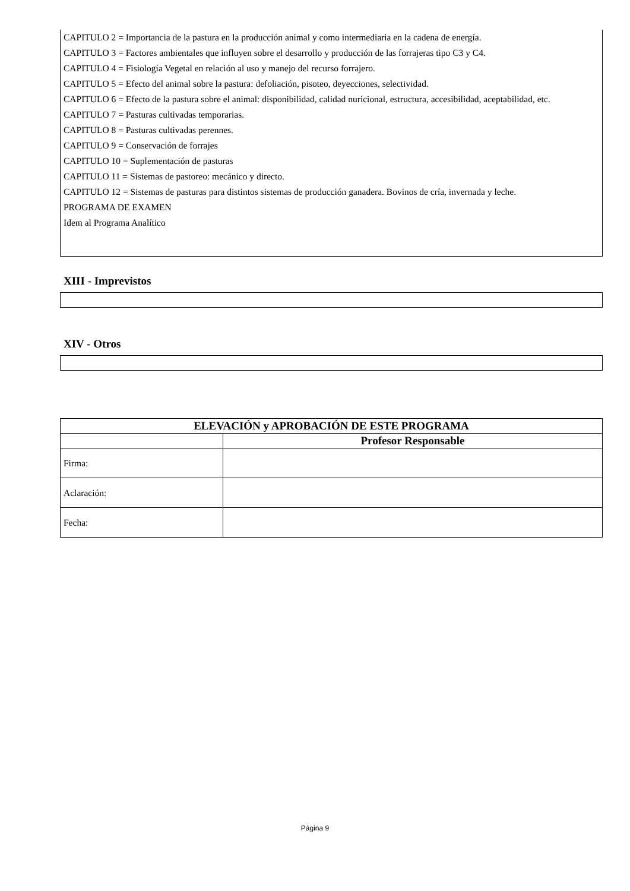CAPITULO 2 = Importancia de la pastura en la producción animal y como intermediaria en la cadena de energía.
CAPITULO 3 = Factores ambientales que influyen sobre el desarrollo y producción de las forrajeras tipo C3 y C4.
CAPITULO 4 = Fisiología Vegetal en relación al uso y manejo del recurso forrajero.
CAPITULO 5 = Efecto del animal sobre la pastura: defoliación, pisoteo, deyecciones, selectividad.
CAPITULO 6 = Efecto de la pastura sobre el animal: disponibilidad, calidad nuricional, estructura, accesibilidad, aceptabilidad, etc.
CAPITULO 7 = Pasturas cultivadas temporarias.
CAPITULO 8 = Pasturas cultivadas perennes.
CAPITULO 9 = Conservación de forrajes
CAPITULO 10 = Suplementación de pasturas
CAPITULO 11 = Sistemas de pastoreo: mecánico y directo.
CAPITULO 12 = Sistemas de pasturas para distintos sistemas de producción ganadera. Bovinos de cría, invernada y leche.
PROGRAMA DE EXAMEN
Idem al Programa Analítico
XIII - Imprevistos
XIV - Otros
| ELEVACIÓN y APROBACIÓN DE ESTE PROGRAMA | |
| --- | --- |
| | Profesor Responsable |
| Firma: | |
| Aclaración: | |
| Fecha: | |
Página 9